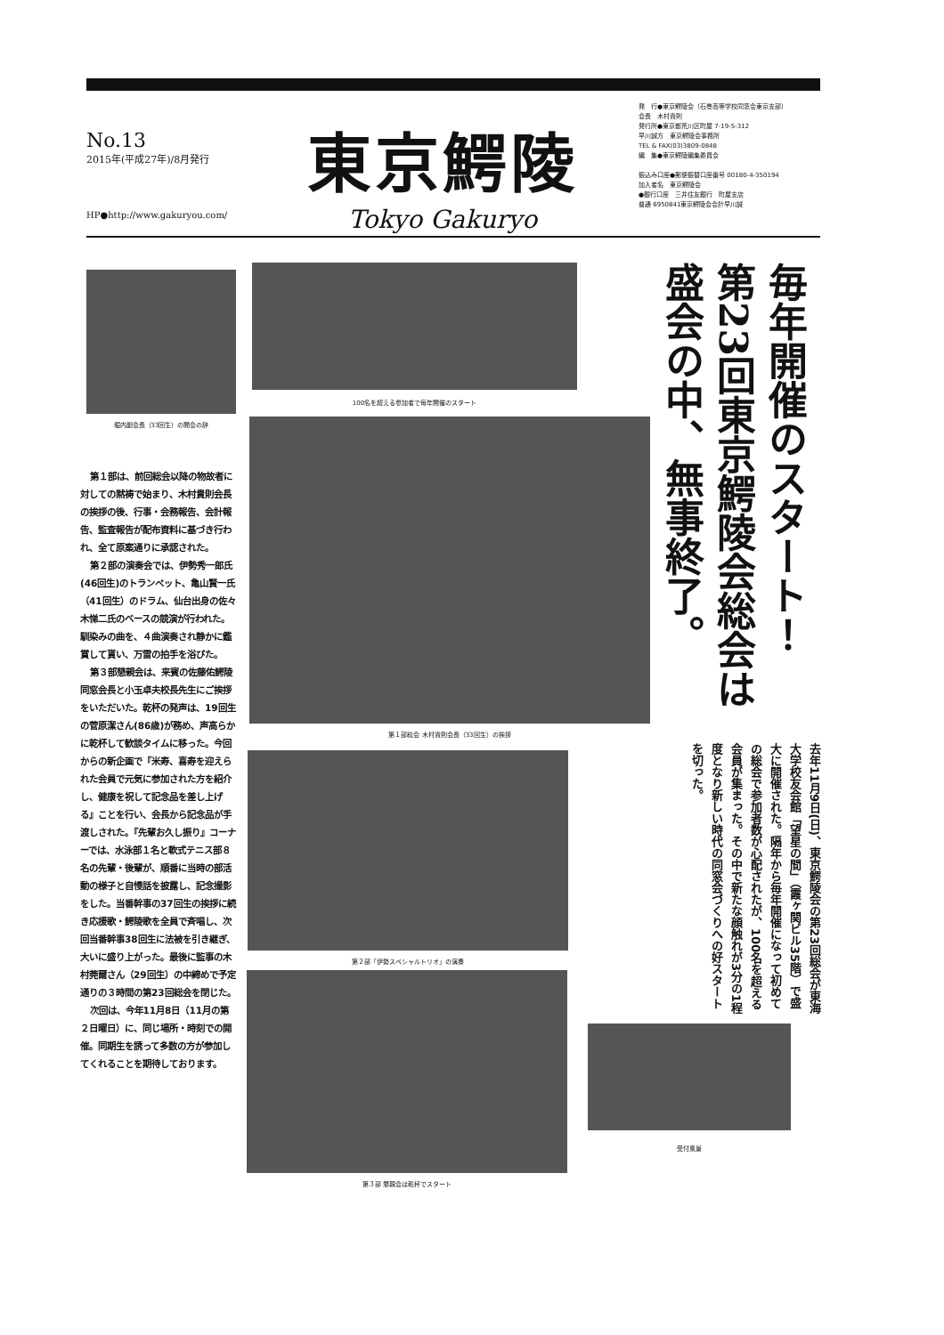No.13
2015年(平成27年)/8月発行
HP●http://www.gakuryou.com/
東京鰐陵
Tokyo Gakuryo
発　行●東京鰐陵会（石巻高等学校同窓会東京支部）
会長　木村貴則
発行所●東京都荒川区町屋 7-19-5-312
早川誠方　東京鰐陵会事務所
TEL & FAX(03)3809-0848
編　集●東京鰐陵編集委員会
振込み口座●郵便振替口座番号 00180-4-350194
加入者名　東京鰐陵会
●銀行口座　三井住友銀行　町屋支店
普通 6950841東京鰐陵会会計早川誠
堀内副会長（33回生）の開会の辞
100名を超える参加者で毎年開催のスタート
第１部総会 木村貴則会長（33回生）の挨拶
第２部「伊勢スペシャルトリオ」の演奏
第３部 懇親会は乾杯でスタート
受付風景
第１部は、前回総会以降の物故者に対しての黙祷で始まり、木村貴則会長の挨拶の後、行事・会務報告、会計報告、監査報告が配布資料に基づき行われ、全て原案通りに承認された。
第２部の演奏会では、伊勢秀一郎氏(46回生)のトランペット、亀山賢一氏（41回生）のドラム、仙台出身の佐々木悌二氏のベースの競演が行われた。馴染みの曲を、４曲演奏され静かに鑑賞して貰い、万雷の拍手を浴びた。
第３部懇親会は、来賓の佐藤佑鰐陵同窓会長と小玉卓夫校長先生にご挨拶をいただいた。乾杯の発声は、19回生の菅原潔さん(86歳)が務め、声高らかに乾杯して歓談タイムに移った。今回からの新企画で『米寿、喜寿を迎えられた会員で元気に参加された方を紹介し、健康を祝して記念品を差し上げる』ことを行い、会長から記念品が手渡しされた。『先輩お久し振り』コーナーでは、水泳部１名と軟式テニス部８名の先輩・後輩が、順番に当時の部活動の様子と自慢話を披露し、記念撮影をした。当番幹事の37回生の挨拶に続き応援歌・鰐陵歌を全員で斉唱し、次回当番幹事38回生に法被を引き継ぎ、大いに盛り上がった。最後に監事の木村莞爾さん（29回生）の中締めで予定通りの３時間の第23回総会を閉じた。
次回は、今年11月8日（11月の第２日曜日）に、同じ場所・時刻での開催。同期生を誘って多数の方が参加してくれることを期待しております。
毎年開催のスタート！
第23回東京鰐陵会総会は
盛会の中、無事終了。
去年11月9日(日)、東京鰐陵会の第23回総会が東海大学校友会館「望星の間」（霞ヶ関ビル35階）で盛大に開催された。隔年から毎年開催になって初めての総会で参加者数が心配されたが、100名を超える会員が集まった。その中で新たな顔触れが3分の1程度となり新しい時代の同窓会づくりへの好スタートを切った。